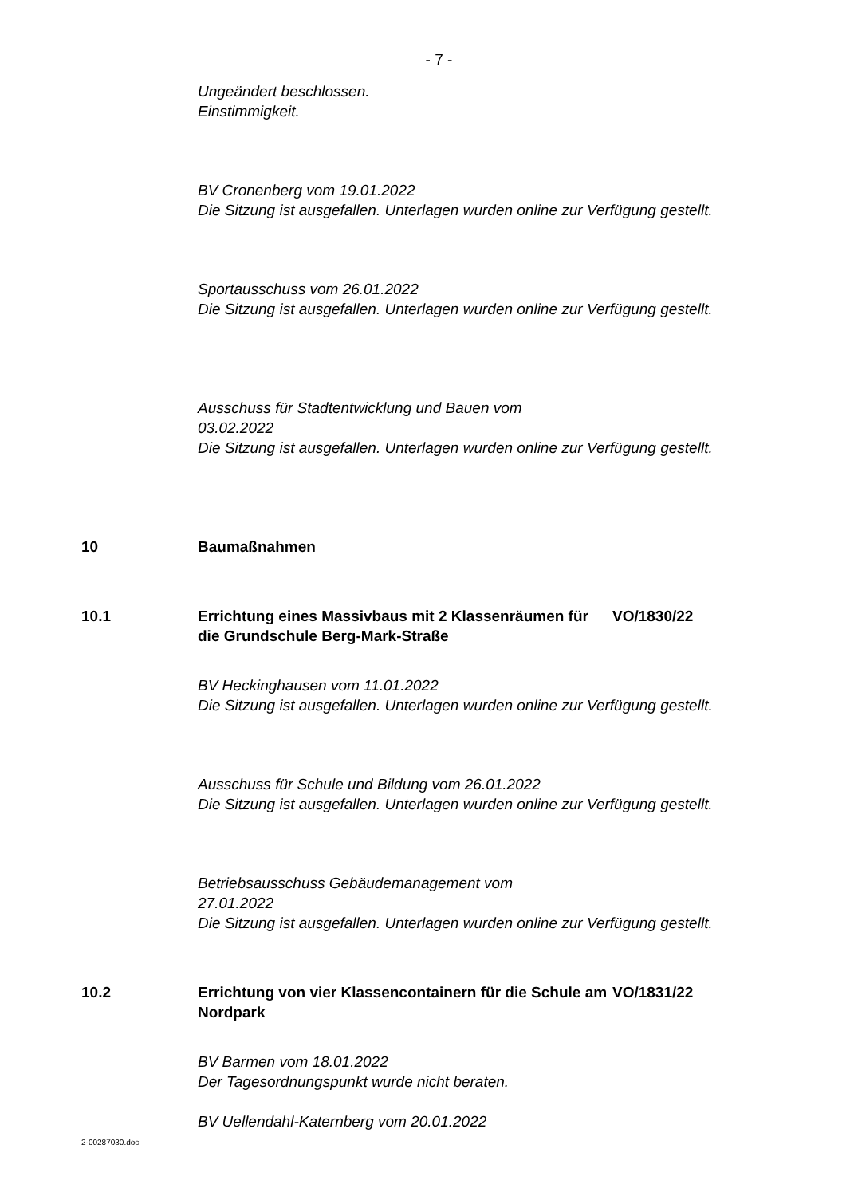- 7 -
Ungeändert beschlossen.
Einstimmigkeit.
BV Cronenberg vom 19.01.2022
Die Sitzung ist ausgefallen. Unterlagen wurden online zur Verfügung gestellt.
Sportausschuss vom 26.01.2022
Die Sitzung ist ausgefallen. Unterlagen wurden online zur Verfügung gestellt.
Ausschuss für Stadtentwicklung und Bauen vom
03.02.2022
Die Sitzung ist ausgefallen. Unterlagen wurden online zur Verfügung gestellt.
10 Baumaßnahmen
10.1 Errichtung eines Massivbaus mit 2 Klassenräumen für die Grundschule Berg-Mark-Straße
VO/1830/22
BV Heckinghausen vom 11.01.2022
Die Sitzung ist ausgefallen. Unterlagen wurden online zur Verfügung gestellt.
Ausschuss für Schule und Bildung vom 26.01.2022
Die Sitzung ist ausgefallen. Unterlagen wurden online zur Verfügung gestellt.
Betriebsausschuss Gebäudemanagement vom
27.01.2022
Die Sitzung ist ausgefallen. Unterlagen wurden online zur Verfügung gestellt.
10.2 Errichtung von vier Klassencontainern für die Schule am Nordpark
VO/1831/22
BV Barmen vom 18.01.2022
Der Tagesordnungspunkt wurde nicht beraten.
BV Uellendahl-Katernberg vom 20.01.2022
2-00287030.doc